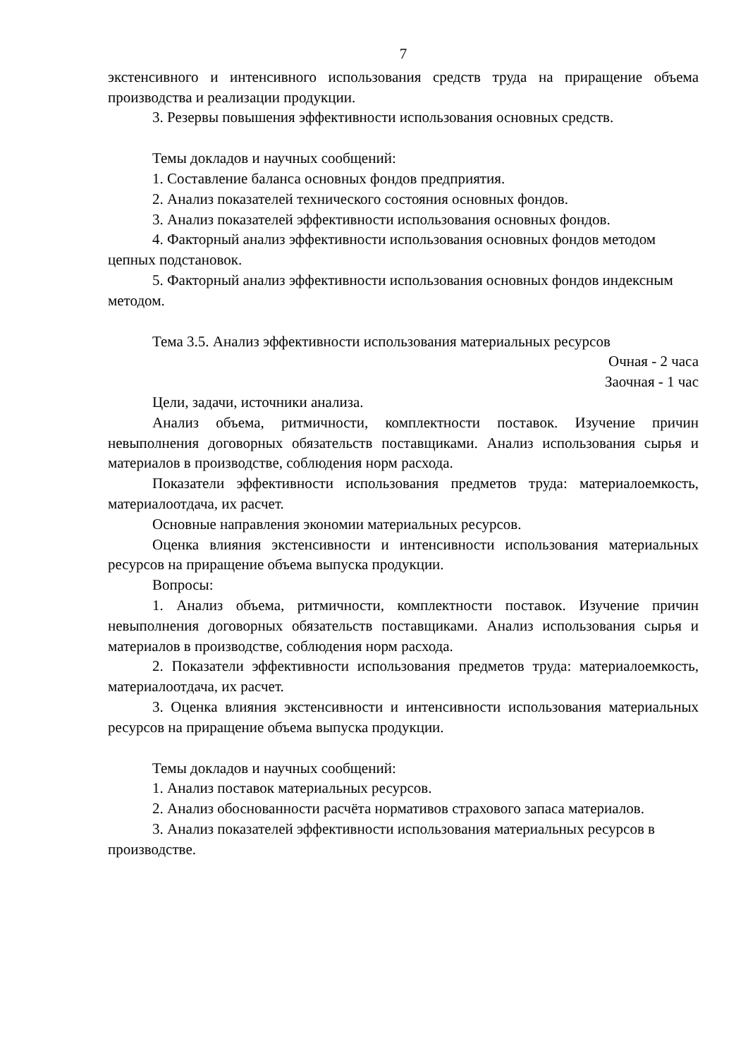7
экстенсивного и интенсивного использования средств труда на приращение объема производства и реализации продукции.
3. Резервы повышения эффективности использования основных средств.
Темы докладов и научных сообщений:
1. Составление баланса основных фондов предприятия.
2. Анализ показателей технического состояния основных фондов.
3. Анализ показателей эффективности использования основных фондов.
4. Факторный анализ эффективности использования основных фондов методом цепных подстановок.
5. Факторный анализ эффективности использования основных фондов индексным методом.
Тема 3.5. Анализ эффективности использования материальных ресурсов
Очная - 2 часа
Заочная - 1 час
Цели, задачи, источники анализа.
Анализ объема, ритмичности, комплектности поставок. Изучение причин невыполнения договорных обязательств поставщиками. Анализ использования сырья и материалов в производстве, соблюдения норм расхода.
Показатели эффективности использования предметов труда: материалоемкость, материалоотдача, их расчет.
Основные направления экономии материальных ресурсов.
Оценка влияния экстенсивности и интенсивности использования материальных ресурсов на приращение объема выпуска продукции.
Вопросы:
1. Анализ объема, ритмичности, комплектности поставок. Изучение причин невыполнения договорных обязательств поставщиками. Анализ использования сырья и материалов в производстве, соблюдения норм расхода.
2. Показатели эффективности использования предметов труда: материалоемкость, материалоотдача, их расчет.
3. Оценка влияния экстенсивности и интенсивности использования материальных ресурсов на приращение объема выпуска продукции.
Темы докладов и научных сообщений:
1. Анализ поставок материальных ресурсов.
2. Анализ обоснованности расчёта нормативов страхового запаса материалов.
3. Анализ показателей эффективности использования материальных ресурсов в производстве.